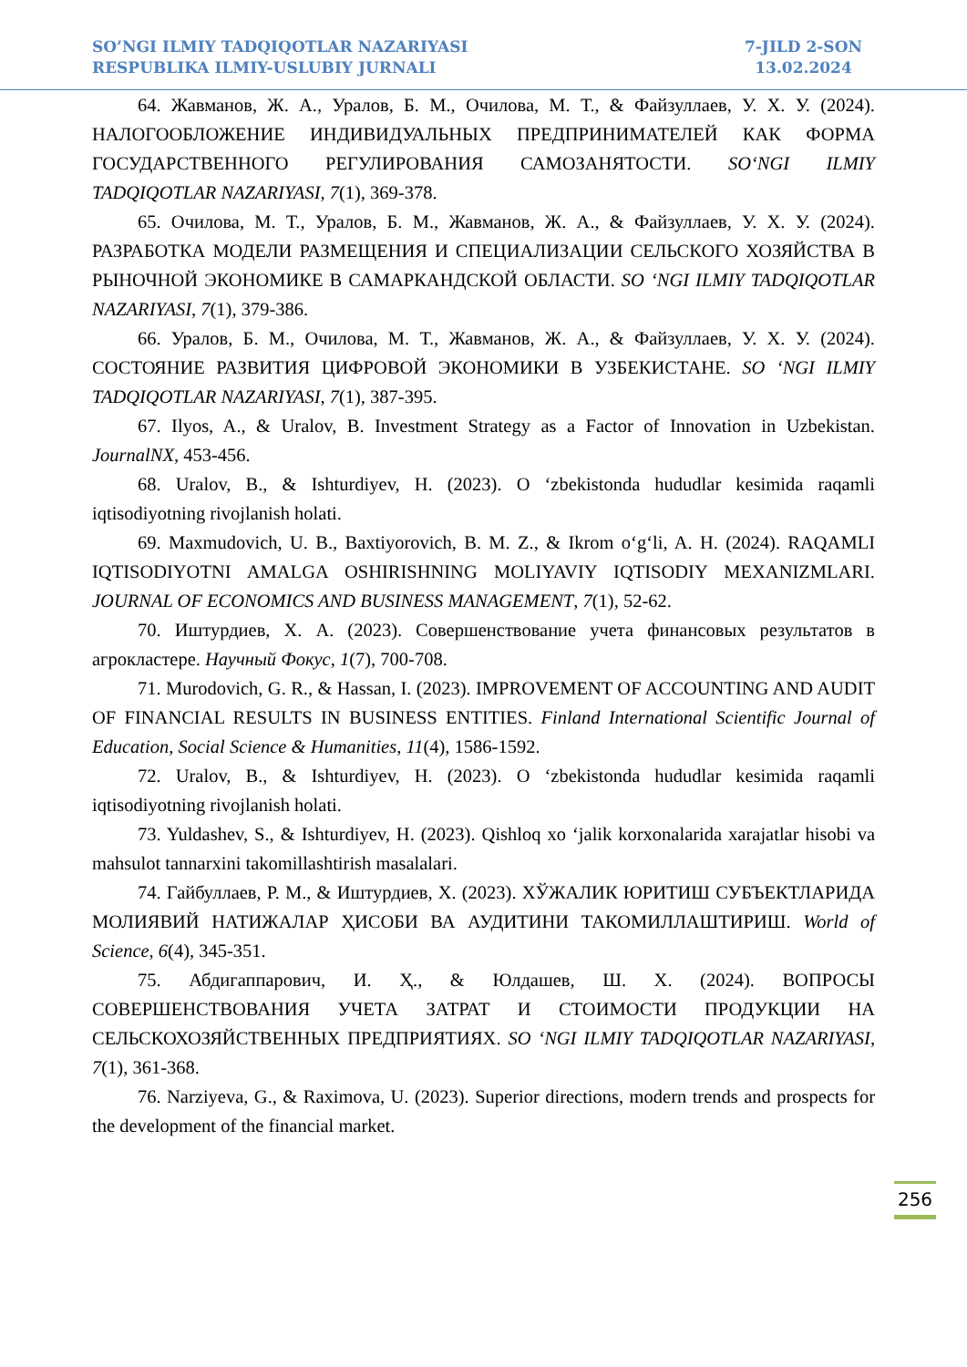SO’NGI ILMIY TADQIQOTLAR NAZARIYASI
RESPUBLIKA ILMIY-USLUBIY JURNALI
7-JILD 2-SON
13.02.2024
64. Жавманов, Ж. А., Уралов, Б. М., Очилова, М. Т., & Файзуллаев, У. Х. У. (2024). НАЛОГООБЛОЖЕНИЕ ИНДИВИДУАЛЬНЫХ ПРЕДПРИНИМАТЕЛЕЙ КАК ФОРМА ГОСУДАРСТВЕННОГО РЕГУЛИРОВАНИЯ САМОЗАНЯТОСТИ. SO‘NGI ILMIY TADQIQOTLAR NAZARIYASI, 7(1), 369-378.
65. Очилова, М. Т., Уралов, Б. М., Жавманов, Ж. А., & Файзуллаев, У. Х. У. (2024). РАЗРАБОТКА МОДЕЛИ РАЗМЕЩЕНИЯ И СПЕЦИАЛИЗАЦИИ СЕЛЬСКОГО ХОЗЯЙСТВА В РЫНОЧНОЙ ЭКОНОМИКЕ В САМАРКАНДСКОЙ ОБЛАСТИ. SO ‘NGI ILMIY TADQIQOTLAR NAZARIYASI, 7(1), 379-386.
66. Уралов, Б. М., Очилова, М. Т., Жавманов, Ж. А., & Файзуллаев, У. Х. У. (2024). СОСТОЯНИЕ РАЗВИТИЯ ЦИФРОВОЙ ЭКОНОМИКИ В УЗБЕКИСТАНЕ. SO ‘NGI ILMIY TADQIQOTLAR NAZARIYASI, 7(1), 387-395.
67. Ilyos, A., & Uralov, B. Investment Strategy as a Factor of Innovation in Uzbekistan. JournalNX, 453-456.
68. Uralov, B., & Ishturdiyev, H. (2023). O ‘zbekistonda hududlar kesimida raqamli iqtisodiyotning rivojlanish holati.
69. Maxmudovich, U. B., Baxtiyorovich, B. M. Z., & Ikrom o‘g‘li, A. H. (2024). RAQAMLI IQTISODIYOTNI AMALGA OSHIRISHNING MOLIYAVIY IQTISODIY MEXANIZMLARI. JOURNAL OF ECONOMICS AND BUSINESS MANAGEMENT, 7(1), 52-62.
70. Иштурдиев, Х. А. (2023). Совершенствование учета финансовых результатов в агрокластере. Научный Фокус, 1(7), 700-708.
71. Murodovich, G. R., & Hassan, I. (2023). IMPROVEMENT OF ACCOUNTING AND AUDIT OF FINANCIAL RESULTS IN BUSINESS ENTITIES. Finland International Scientific Journal of Education, Social Science & Humanities, 11(4), 1586-1592.
72. Uralov, B., & Ishturdiyev, H. (2023). O ‘zbekistonda hududlar kesimida raqamli iqtisodiyotning rivojlanish holati.
73. Yuldashev, S., & Ishturdiyev, H. (2023). Qishloq xo ‘jalik korxonalarida xarajatlar hisobi va mahsulot tannarxini takomillashtirish masalalari.
74. Гайбуллаев, Р. М., & Иштурдиев, Х. (2023). ХЎЖАЛИК ЮРИТИШ СУБЪЕКТЛАРИДА МОЛИЯВИЙ НАТИЖАЛАР ҲИСОБИ ВА АУДИТИНИ ТАКОМИЛЛАШТИРИШ. World of Science, 6(4), 345-351.
75. Абдигаппарович, И. Ҳ., & Юлдашев, Ш. Х. (2024). ВОПРОСЫ СОВЕРШЕНСТВОВАНИЯ УЧЕТА ЗАТРАТ И СТОИМОСТИ ПРОДУКЦИИ НА СЕЛЬСКОХОЗЯЙСТВЕННЫХ ПРЕДПРИЯТИЯХ. SO ‘NGI ILMIY TADQIQOTLAR NAZARIYASI, 7(1), 361-368.
76. Narziyeva, G., & Raximova, U. (2023). Superior directions, modern trends and prospects for the development of the financial market.
256